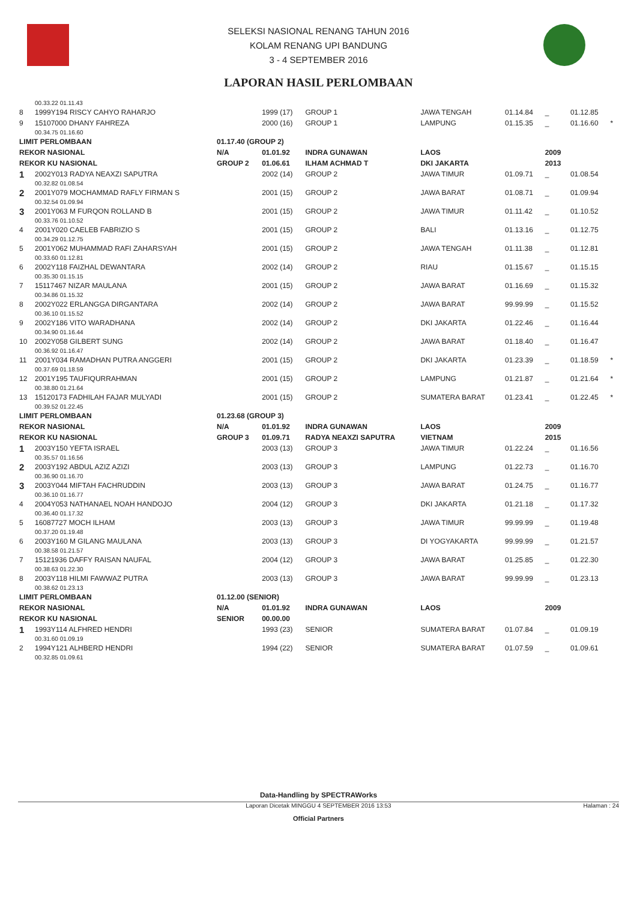SELEKSI NASIONAL RENANG TAHUN 2016
KOLAM RENANG UPI BANDUNG
3 - 4 SEPTEMBER 2016
LAPORAN HASIL PERLOMBAAN
| | 00.33.22 01.11.43 | | | | | | | | |
| 8 | 1999Y194 RISCY CAHYO RAHARJO | | 1999 (17) | GROUP 1 | JAWA TENGAH | 01.14.84 | _ | 01.12.85 | |
| 9 | 15107000 DHANY FAHREZA | | 2000 (16) | GROUP 1 | LAMPUNG | 01.15.35 | _ | 01.16.60 | * |
| | 00.34.75 01.16.60 | | | | | | | | |
| LIMIT PERLOMBAAN | | 01.17.40 (GROUP 2) | | | | | | | |
| REKOR NASIONAL | | N/A | 01.01.92 | INDRA GUNAWAN | LAOS | | 2009 | | |
| REKOR KU NASIONAL | | GROUP 2 | 01.06.61 | ILHAM ACHMAD T | DKI JAKARTA | | 2013 | | |
| 1 | 2002Y013 RADYA NEAXZI SAPUTRA | | 2002 (14) | GROUP 2 | JAWA TIMUR | 01.09.71 | _ | 01.08.54 | |
| | 00.32.82 01.08.54 | | | | | | | | |
| 2 | 2001Y079 MOCHAMMAD RAFLY FIRMAN S | | 2001 (15) | GROUP 2 | JAWA BARAT | 01.08.71 | _ | 01.09.94 | |
| | 00.32.54 01.09.94 | | | | | | | | |
| 3 | 2001Y063 M FURQON ROLLAND B | | 2001 (15) | GROUP 2 | JAWA TIMUR | 01.11.42 | _ | 01.10.52 | |
| | 00.33.76 01.10.52 | | | | | | | | |
| 4 | 2001Y020 CAELEB FABRIZIO S | | 2001 (15) | GROUP 2 | BALI | 01.13.16 | _ | 01.12.75 | |
| | 00.34.29 01.12.75 | | | | | | | | |
| 5 | 2001Y062 MUHAMMAD RAFI ZAHARSYAH | | 2001 (15) | GROUP 2 | JAWA TENGAH | 01.11.38 | _ | 01.12.81 | |
| | 00.33.60 01.12.81 | | | | | | | | |
| 6 | 2002Y118 FAIZHAL DEWANTARA | | 2002 (14) | GROUP 2 | RIAU | 01.15.67 | _ | 01.15.15 | |
| | 00.35.30 01.15.15 | | | | | | | | |
| 7 | 15117467 NIZAR MAULANA | | 2001 (15) | GROUP 2 | JAWA BARAT | 01.16.69 | _ | 01.15.32 | |
| | 00.34.86 01.15.32 | | | | | | | | |
| 8 | 2002Y022 ERLANGGA DIRGANTARA | | 2002 (14) | GROUP 2 | JAWA BARAT | 99.99.99 | _ | 01.15.52 | |
| | 00.36.10 01.15.52 | | | | | | | | |
| 9 | 2002Y186 VITO WARADHANA | | 2002 (14) | GROUP 2 | DKI JAKARTA | 01.22.46 | _ | 01.16.44 | |
| | 00.34.90 01.16.44 | | | | | | | | |
| 10 | 2002Y058 GILBERT SUNG | | 2002 (14) | GROUP 2 | JAWA BARAT | 01.18.40 | _ | 01.16.47 | |
| | 00.36.92 01.16.47 | | | | | | | | |
| 11 | 2001Y034 RAMADHAN PUTRA ANGGERI | | 2001 (15) | GROUP 2 | DKI JAKARTA | 01.23.39 | _ | 01.18.59 | * |
| | 00.37.69 01.18.59 | | | | | | | | |
| 12 | 2001Y195 TAUFIQURRAHMAN | | 2001 (15) | GROUP 2 | LAMPUNG | 01.21.87 | _ | 01.21.64 | * |
| | 00.38.80 01.21.64 | | | | | | | | |
| 13 | 15120173 FADHILAH FAJAR MULYADI | | 2001 (15) | GROUP 2 | SUMATERA BARAT | 01.23.41 | _ | 01.22.45 | * |
| | 00.39.52 01.22.45 | | | | | | | | |
| LIMIT PERLOMBAAN | | 01.23.68 (GROUP 3) | | | | | | | |
| REKOR NASIONAL | | N/A | 01.01.92 | INDRA GUNAWAN | LAOS | | 2009 | | |
| REKOR KU NASIONAL | | GROUP 3 | 01.09.71 | RADYA NEAXZI SAPUTRA | VIETNAM | | 2015 | | |
| 1 | 2003Y150 YEFTA ISRAEL | | 2003 (13) | GROUP 3 | JAWA TIMUR | 01.22.24 | _ | 01.16.56 | |
| | 00.35.57 01.16.56 | | | | | | | | |
| 2 | 2003Y192 ABDUL AZIZ AZIZI | | 2003 (13) | GROUP 3 | LAMPUNG | 01.22.73 | _ | 01.16.70 | |
| | 00.36.90 01.16.70 | | | | | | | | |
| 3 | 2003Y044 MIFTAH FACHRUDDIN | | 2003 (13) | GROUP 3 | JAWA BARAT | 01.24.75 | _ | 01.16.77 | |
| | 00.36.10 01.16.77 | | | | | | | | |
| 4 | 2004Y053 NATHANAEL NOAH HANDOJO | | 2004 (12) | GROUP 3 | DKI JAKARTA | 01.21.18 | _ | 01.17.32 | |
| | 00.36.40 01.17.32 | | | | | | | | |
| 5 | 16087727 MOCH ILHAM | | 2003 (13) | GROUP 3 | JAWA TIMUR | 99.99.99 | _ | 01.19.48 | |
| | 00.37.20 01.19.48 | | | | | | | | |
| 6 | 2003Y160 M GILANG MAULANA | | 2003 (13) | GROUP 3 | DI YOGYAKARTA | 99.99.99 | _ | 01.21.57 | |
| | 00.38.58 01.21.57 | | | | | | | | |
| 7 | 15121936 DAFFY RAISAN NAUFAL | | 2004 (12) | GROUP 3 | JAWA BARAT | 01.25.85 | _ | 01.22.30 | |
| | 00.38.63 01.22.30 | | | | | | | | |
| 8 | 2003Y118 HILMI FAWWAZ PUTRA | | 2003 (13) | GROUP 3 | JAWA BARAT | 99.99.99 | _ | 01.23.13 | |
| | 00.38.62 01.23.13 | | | | | | | | |
| LIMIT PERLOMBAAN | | 01.12.00 (SENIOR) | | | | | | | |
| REKOR NASIONAL | | N/A | 01.01.92 | INDRA GUNAWAN | LAOS | | 2009 | | |
| REKOR KU NASIONAL | | SENIOR | 00.00.00 | | | | | | |
| 1 | 1993Y114 ALFHRED HENDRI | | 1993 (23) | SENIOR | SUMATERA BARAT | 01.07.84 | _ | 01.09.19 | |
| | 00.31.60 01.09.19 | | | | | | | | |
| 2 | 1994Y121 ALHBERD HENDRI | | 1994 (22) | SENIOR | SUMATERA BARAT | 01.07.59 | _ | 01.09.61 | |
| | 00.32.85 01.09.61 | | | | | | | | |
Data-Handling by SPECTRAWorks
Laporan Dicetak MINGGU 4 SEPTEMBER 2016 13:53 Halaman : 24
Official Partners